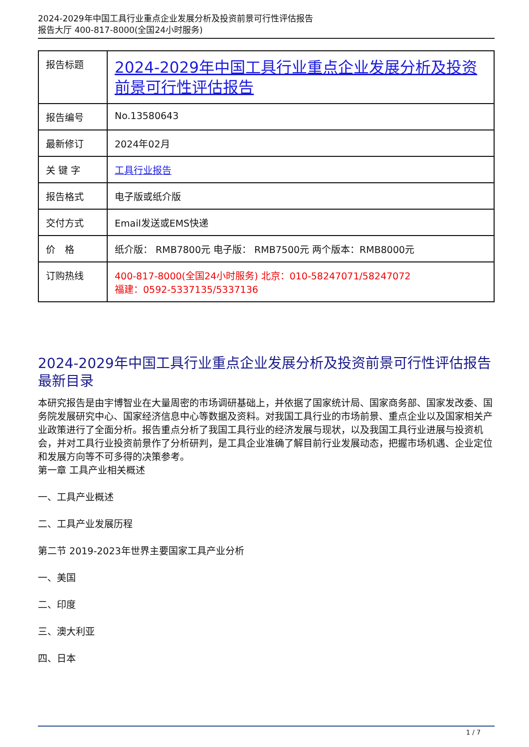2024-2029年中国工具行业重点企业发展分析及投资前景可行性评估报告
报告大厅 400-817-8000(全国24小时服务)
| 报告标题 | 2024-2029年中国工具行业重点企业发展分析及投资前景可行性评估报告 |
| 报告编号 | No.13580643 |
| 最新修订 | 2024年02月 |
| 关 键 字 | 工具行业报告 |
| 报告格式 | 电子版或纸介版 |
| 交付方式 | Email发送或EMS快递 |
| 价 格 | 纸介版： RMB7800元 电子版： RMB7500元 两个版本：RMB8000元 |
| 订购热线 | 400-817-8000(全国24小时服务) 北京：010-58247071/58247072 福建：0592-5337135/5337136 |
2024-2029年中国工具行业重点企业发展分析及投资前景可行性评估报告最新目录
本研究报告是由宇博智业在大量周密的市场调研基础上，并依据了国家统计局、国家商务部、国家发改委、国务院发展研究中心、国家经济信息中心等数据及资料。对我国工具行业的市场前景、重点企业以及国家相关产业政策进行了全面分析。报告重点分析了我国工具行业的经济发展与现状，以及我国工具行业进展与投资机会，并对工具行业投资前景作了分析研判，是工具企业准确了解目前行业发展动态，把握市场机遇、企业定位和发展方向等不可多得的决策参考。
第一章 工具产业相关概述
一、工具产业概述
二、工具产业发展历程
第二节 2019-2023年世界主要国家工具产业分析
一、美国
二、印度
三、澳大利亚
四、日本
1 / 7